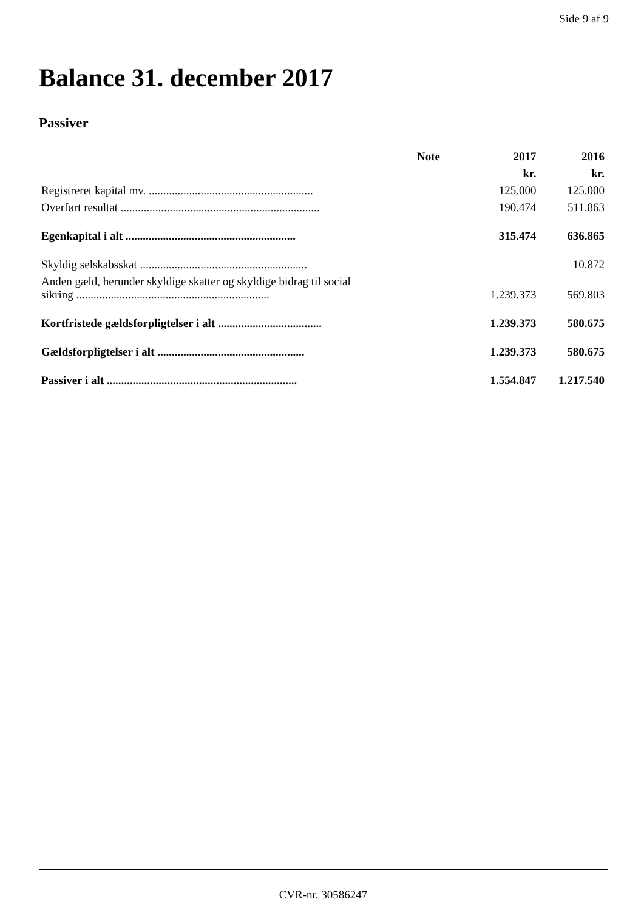Side 9 af 9
Balance 31. december 2017
Passiver
| | Note | 2017 | 2016 |
| --- | --- | --- | --- |
| | | kr. | kr. |
| Registreret kapital mv. ......................................................... | | 125.000 | 125.000 |
| Overført resultat ..................................................................... | | 190.474 | 511.863 |
| Egenkapital i alt ........................................................... | | 315.474 | 636.865 |
| Skyldig selskabsskat .......................................................... | | | 10.872 |
| Anden gæld, herunder skyldige skatter og skyldige bidrag til social sikring ................................................................... | | 1.239.373 | 569.803 |
| Kortfristede gældsforpligtelser i alt .................................... | | 1.239.373 | 580.675 |
| Gældsforpligtelser i alt ................................................... | | 1.239.373 | 580.675 |
| Passiver i alt .................................................................. | | 1.554.847 | 1.217.540 |
CVR-nr. 30586247